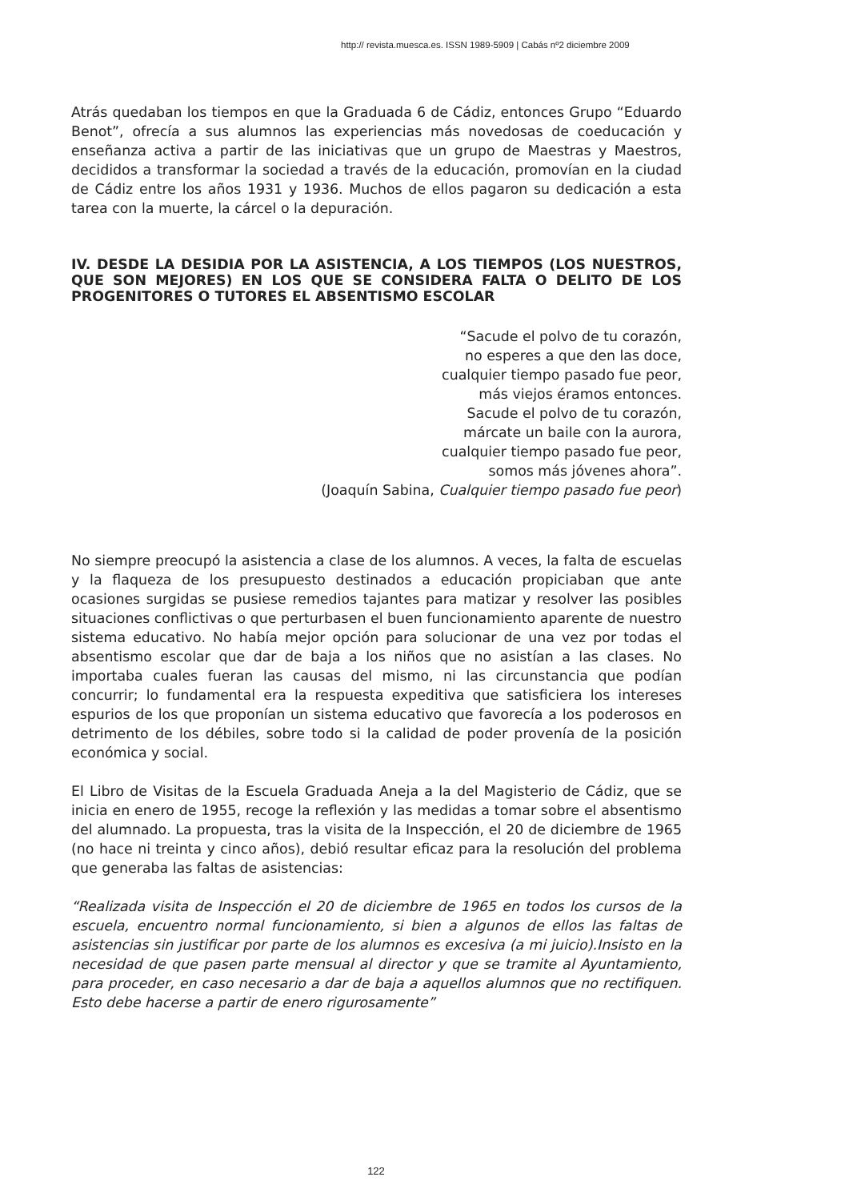http:// revista.muesca.es. ISSN 1989-5909 | Cabás nº2 diciembre 2009
Atrás quedaban los tiempos en que la Graduada 6 de Cádiz, entonces Grupo “Eduardo Benot”, ofrecía a sus alumnos las experiencias más novedosas de coeducación y enseñanza activa a partir de las iniciativas que un grupo de Maestras y Maestros, decididos a transformar la sociedad a través de la educación, promovían en la ciudad de Cádiz entre los años 1931 y 1936. Muchos de ellos pagaron su dedicación a esta tarea con la muerte, la cárcel o la depuración.
IV. DESDE LA DESIDIA POR LA ASISTENCIA, A LOS TIEMPOS (LOS NUESTROS, QUE SON MEJORES) EN LOS QUE SE CONSIDERA FALTA O DELITO DE LOS PROGENITORES O TUTORES EL ABSENTISMO ESCOLAR
“Sacude el polvo de tu corazón,
no esperes a que den las doce,
cualquier tiempo pasado fue peor,
más viejos éramos entonces.
Sacude el polvo de tu corazón,
márcate un baile con la aurora,
cualquier tiempo pasado fue peor,
somos más jóvenes ahora”.
(Joaquín Sabina, Cualquier tiempo pasado fue peor)
No siempre preocupó la asistencia a clase de los alumnos. A veces, la falta de escuelas y la flaqueza de los presupuesto destinados a educación propiciaban que ante ocasiones surgidas se pusiese remedios tajantes para matizar y resolver las posibles situaciones conflictivas o que perturbasen el buen funcionamiento aparente de nuestro sistema educativo. No había mejor opción para solucionar de una vez por todas el absentismo escolar que dar de baja a los niños que no asistían a las clases. No importaba cuales fueran las causas del mismo, ni las circunstancia que podían concurrir; lo fundamental era la respuesta expeditiva que satisficiera los intereses espurios de los que proponían un sistema educativo que favorecía a los poderosos en detrimento de los débiles, sobre todo si la calidad de poder provenía de la posición económica y social.
El Libro de Visitas de la Escuela Graduada Aneja a la del Magisterio de Cádiz, que se inicia en enero de 1955, recoge la reflexión y las medidas a tomar sobre el absentismo del alumnado. La propuesta, tras la visita de la Inspección, el 20 de diciembre de 1965 (no hace ni treinta y cinco años), debió resultar eficaz para la resolución del problema que generaba las faltas de asistencias:
“Realizada visita de Inspección el 20 de diciembre de 1965 en todos los cursos de la escuela, encuentro normal funcionamiento, si bien a algunos de ellos las faltas de asistencias sin justificar por parte de los alumnos es excesiva (a mi juicio).Insisto en la necesidad de que pasen parte mensual al director y que se tramite al Ayuntamiento, para proceder, en caso necesario a dar de baja a aquellos alumnos que no rectifiquen. Esto debe hacerse a partir de enero rigurosamente”
122